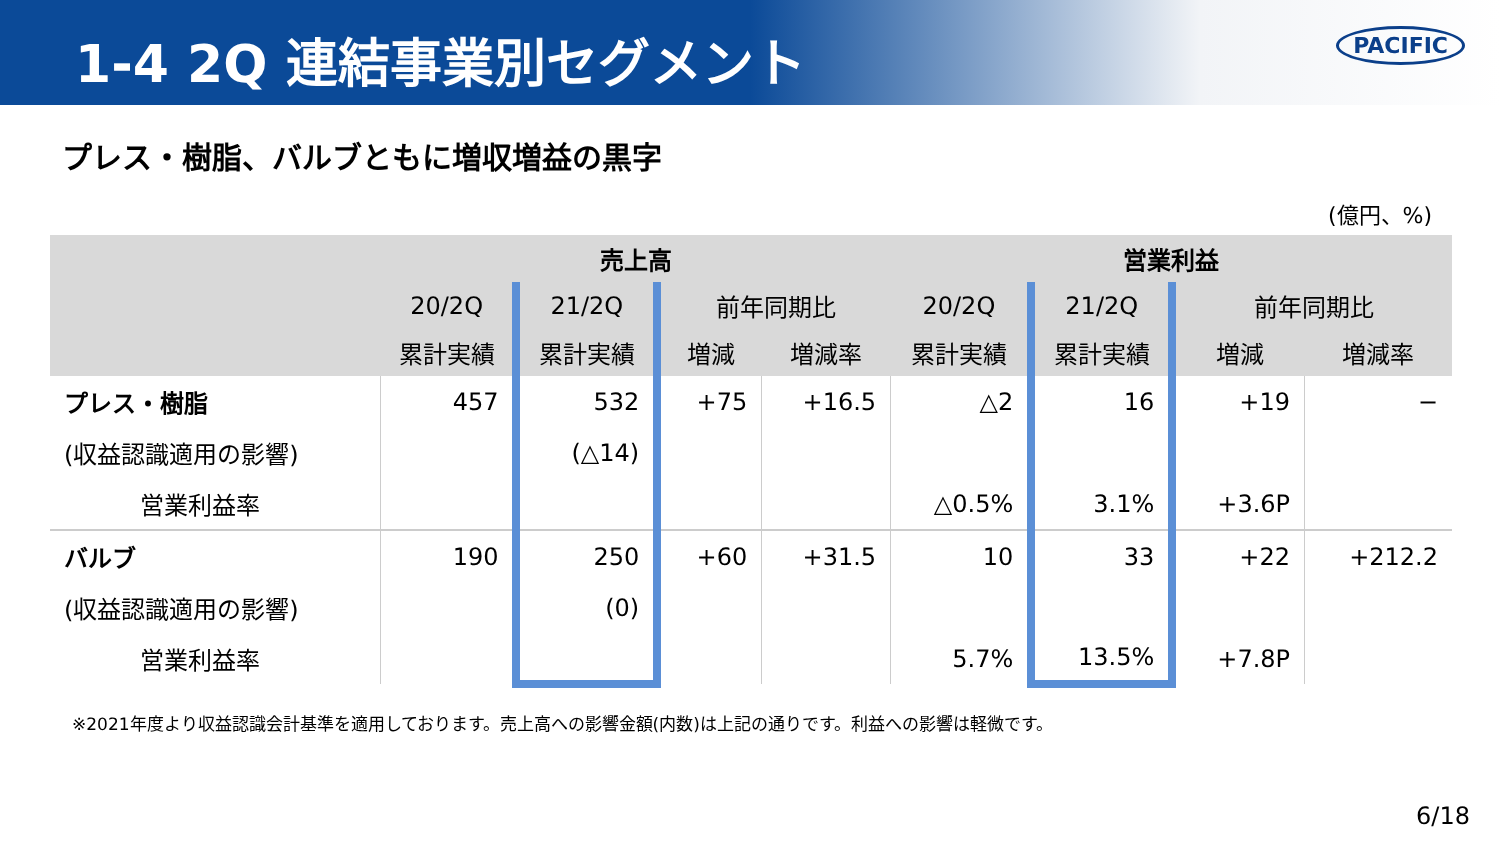1-4 2Q 連結事業別セグメント
PACIFIC
プレス・樹脂、バルブともに増収増益の黒字
(億円、%)
| | 売上高 | | | | 営業利益 | | | |
| --- | --- | --- | --- | --- | --- | --- | --- | --- |
| | 20/2Q | 21/2Q | 前年同期比 | | 20/2Q | 21/2Q | 前年同期比 | |
| | 累計実績 | 累計実績 | 増減 | 増減率 | 累計実績 | 累計実績 | 増減 | 増減率 |
| プレス・樹脂 | 457 | 532 | +75 | +16.5 | △2 | 16 | +19 | − |
| (収益認識適用の影響) | | (△14) | | | | | | |
| 営業利益率 | | | | | △0.5% | 3.1% | +3.6P | |
| バルブ | 190 | 250 | +60 | +31.5 | 10 | 33 | +22 | +212.2 |
| (収益認識適用の影響) | | (0) | | | | | | |
| 営業利益率 | | | | | 5.7% | 13.5% | +7.8P | |
※2021年度より収益認識会計基準を適用しております。売上高への影響金額(内数)は上記の通りです。利益への影響は軽微です。
6/18